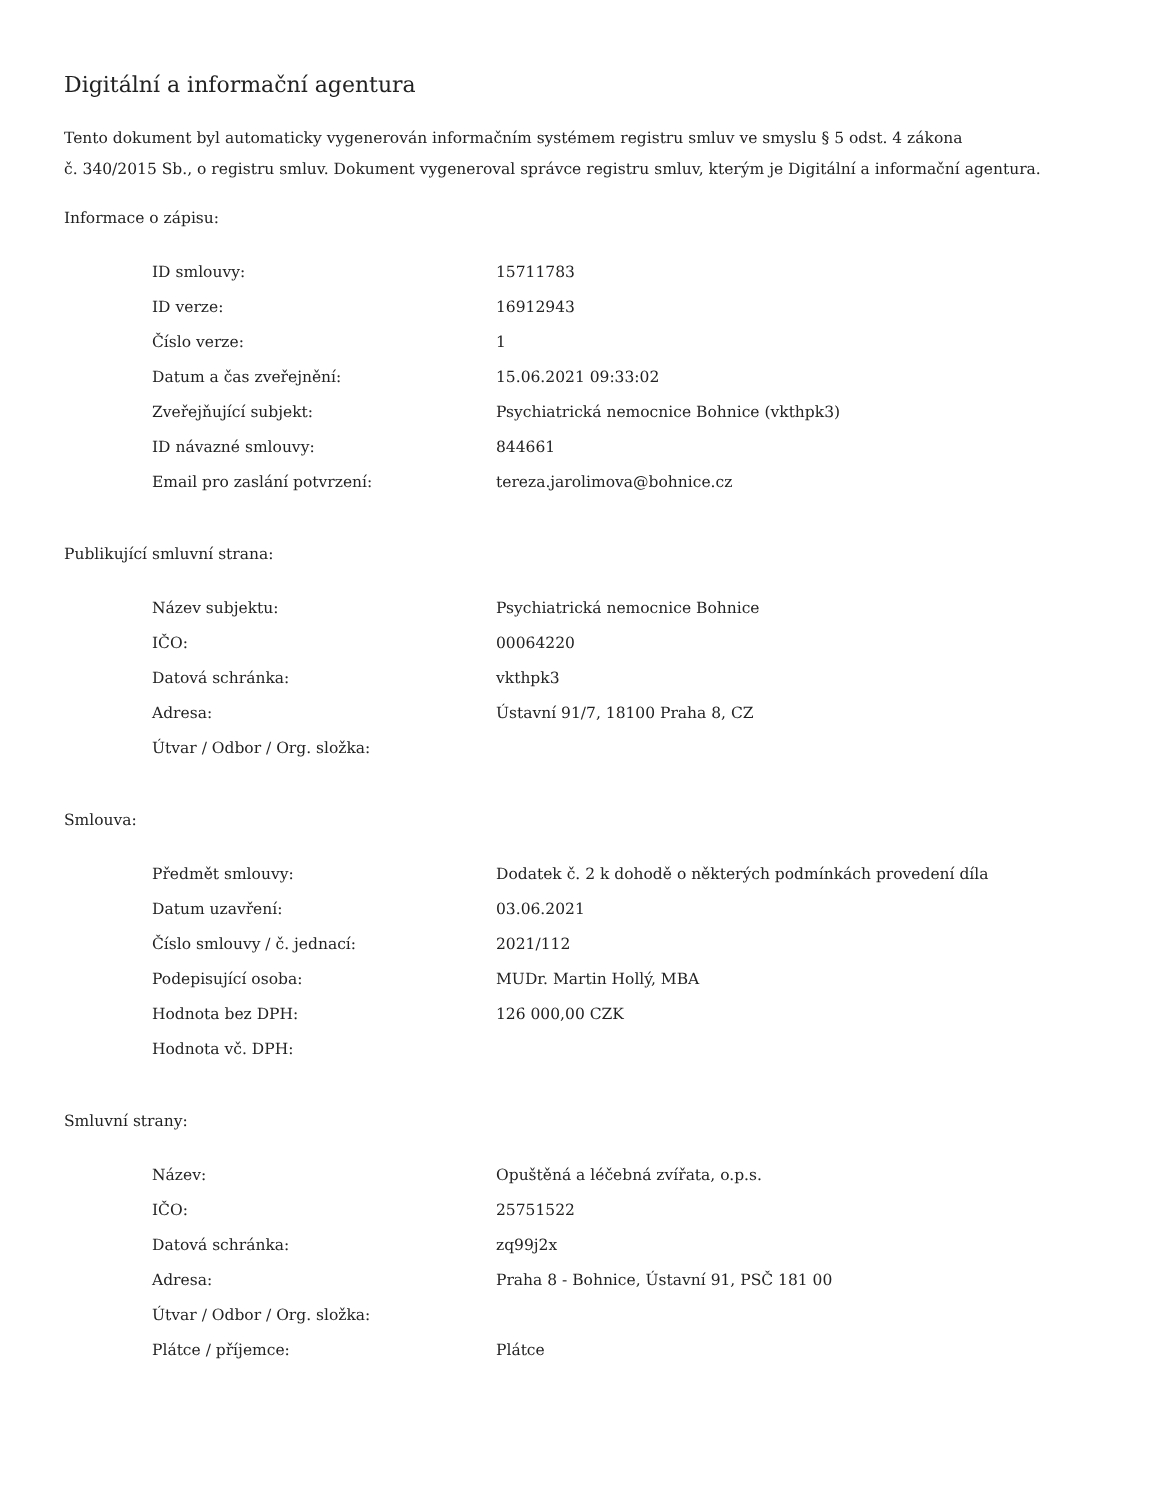Digitální a informační agentura
Tento dokument byl automaticky vygenerován informačním systémem registru smluv ve smyslu § 5 odst. 4 zákona
č. 340/2015 Sb., o registru smluv. Dokument vygeneroval správce registru smluv, kterým je Digitální a informační agentura.
Informace o zápisu:
| ID smlouvy: | 15711783 |
| ID verze: | 16912943 |
| Číslo verze: | 1 |
| Datum a čas zveřejnění: | 15.06.2021 09:33:02 |
| Zveřejňující subjekt: | Psychiatrická nemocnice Bohnice (vkthpk3) |
| ID návazné smlouvy: | 844661 |
| Email pro zaslání potvrzení: | tereza.jarolimova@bohnice.cz |
Publikující smluvní strana:
| Název subjektu: | Psychiatrická nemocnice Bohnice |
| IČO: | 00064220 |
| Datová schránka: | vkthpk3 |
| Adresa: | Ústavní 91/7, 18100 Praha 8, CZ |
| Útvar / Odbor / Org. složka: | |
Smlouva:
| Předmět smlouvy: | Dodatek č. 2 k dohodě o některých podmínkách provedení díla |
| Datum uzavření: | 03.06.2021 |
| Číslo smlouvy / č. jednací: | 2021/112 |
| Podepisující osoba: | MUDr. Martin Hollý, MBA |
| Hodnota bez DPH: | 126 000,00 CZK |
| Hodnota vč. DPH: | |
Smluvní strany:
| Název: | Opuštěná a léčebná zvířata, o.p.s. |
| IČO: | 25751522 |
| Datová schránka: | zq99j2x |
| Adresa: | Praha 8 - Bohnice, Ústavní 91, PSČ 181 00 |
| Útvar / Odbor / Org. složka: | |
| Plátce / příjemce: | Plátce |